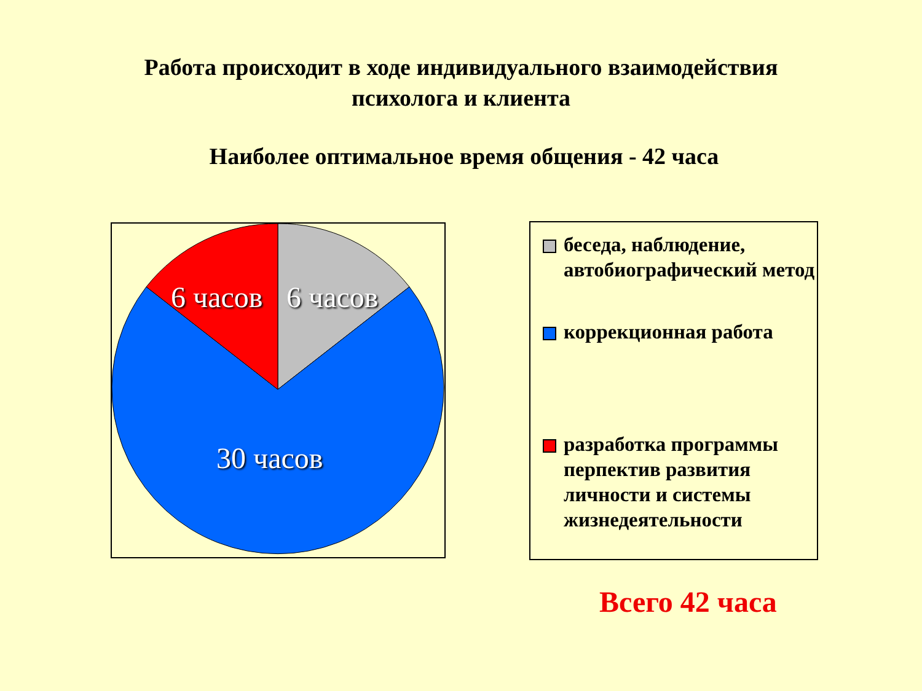Работа происходит в ходе индивидуального взаимодействия
психолога и клиента
Наиболее оптимальное время общения - 42 часа
6 часов 6 часов
30 часов
беседа, наблюдение, автобиографический метод
коррекционная работа
разработка программы перпектив развития личности и системы жизнедеятельности
Всего 42 часа